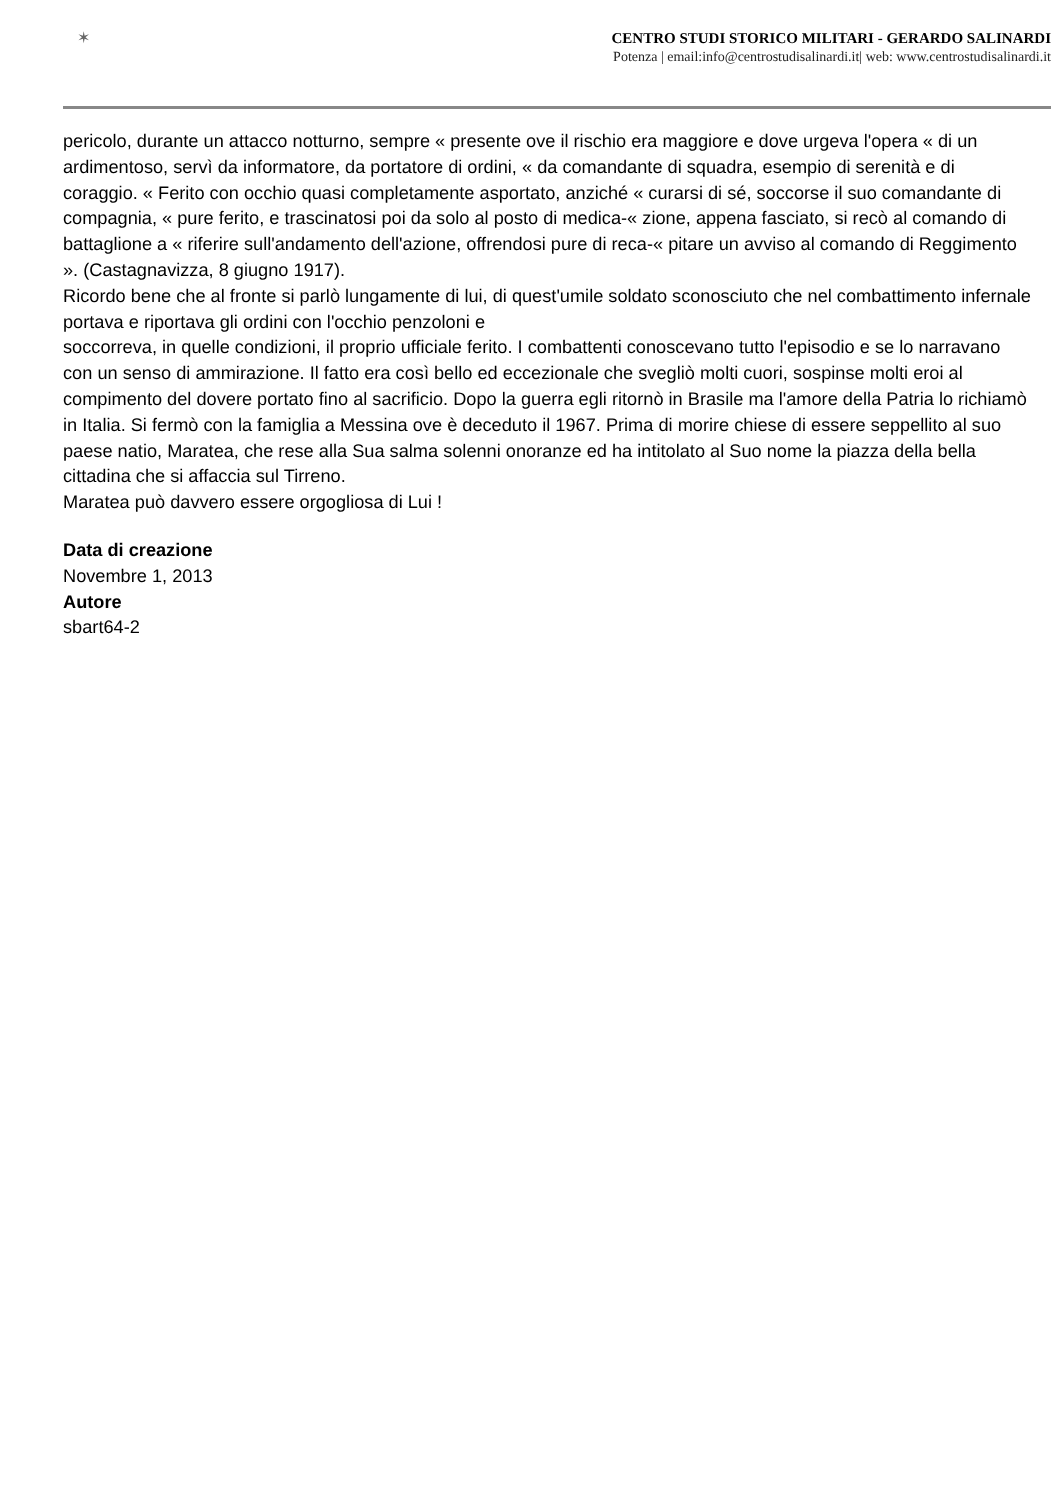✶
CENTRO STUDI STORICO MILITARI - GERARDO SALINARDI
Potenza | email:info@centrostudisalinardi.it| web: www.centrostudisalinardi.it
pericolo, durante un attacco notturno, sempre « presente ove il rischio era maggiore e dove urgeva l'opera « di un ardimentoso, servì da informatore, da portatore di ordini, « da comandante di squadra, esempio di serenità e di coraggio. « Ferito con occhio quasi completamente asportato, anziché « curarsi di sé, soccorse il suo comandante di compagnia, « pure ferito, e trascinatosi poi da solo al posto di medica-« zione, appena fasciato, si recò al comando di battaglione a « riferire sull'andamento dell'azione, offrendosi pure di reca-« pitare un avviso al comando di Reggimento ». (Castagnavizza, 8 giugno 1917).
Ricordo bene che al fronte si parlò lungamente di lui, di quest'umile soldato sconosciuto che nel combattimento infernale portava e riportava gli ordini con l'occhio penzoloni e
soccorreva, in quelle condizioni, il proprio ufficiale ferito. I combattenti conoscevano tutto l'episodio e se lo narravano con un senso di ammirazione. Il fatto era così bello ed eccezionale che svegliò molti cuori, sospinse molti eroi al compimento del dovere portato fino al sacrificio. Dopo la guerra egli ritornò in Brasile ma l'amore della Patria lo richiamò in Italia. Si fermò con la famiglia a Messina ove è deceduto il 1967. Prima di morire chiese di essere seppellito al suo paese natio, Maratea, che rese alla Sua salma solenni onoranze ed ha intitolato al Suo nome la piazza della bella cittadina che si affaccia sul Tirreno.
Maratea può davvero essere orgogliosa di Lui !
Data di creazione
Novembre 1, 2013
Autore
sbart64-2